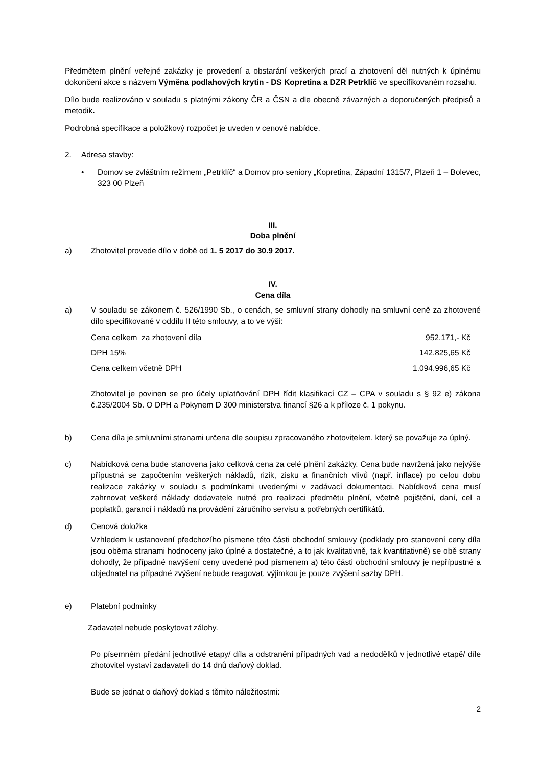Předmětem plnění veřejné zakázky je provedení a obstarání veškerých prací a zhotovení děl nutných k úplnému dokončení akce s názvem Výměna podlahových krytin - DS Kopretina a DZR Petrklíč ve specifikovaném rozsahu.
Dílo bude realizováno v souladu s platnými zákony ČR a ČSN a dle obecně závazných a doporučených předpisů a metodik.
Podrobná specifikace a položkový rozpočet je uveden v cenové nabídce.
2. Adresa stavby:
• Domov se zvláštním režimem „Petrklíč“ a Domov pro seniory „Kopretina, Západní 1315/7, Plzeň 1 – Bolevec, 323 00 Plzeň
III.
Doba plnění
a) Zhotovitel provede dílo v době od 1. 5 2017 do 30.9 2017.
IV.
Cena díla
a) V souladu se zákonem č. 526/1990 Sb., o cenách, se smluvní strany dohodly na smluvní ceně za zhotovené dílo specifikované v oddílu II této smlouvy, a to ve výši:
| Cena celkem za zhotovení díla | 952.171,- Kč |
| DPH 15% | 142.825,65 Kč |
| Cena celkem včetně DPH | 1.094.996,65 Kč |
Zhotovitel je povinen se pro účely uplatňování DPH řídit klasifikací CZ – CPA v souladu s § 92 e) zákona č.235/2004 Sb. O DPH a Pokynem D 300 ministerstva financí §26 a k příloze č. 1 pokynu.
b) Cena díla je smluvními stranami určena dle soupisu zpracovaného zhotovitelem, který se považuje za úplný.
c) Nabídková cena bude stanovena jako celková cena za celé plnění zakázky. Cena bude navržená jako nejvýše přípustná se započtením veškerých nákladů, rizik, zisku a finančních vlivů (např. inflace) po celou dobu realizace zakázky v souladu s podmínkami uvedenými v zadávací dokumentaci. Nabídková cena musí zahrnovat veškeré náklady dodavatele nutné pro realizaci předmětu plnění, včetně pojištění, daní, cel a poplatků, garancí i nákladů na provádění záručního servisu a potřebných certifikátů.
d) Cenová doložka
Vzhledem k ustanovení předchozího písmene této části obchodní smlouvy (podklady pro stanovení ceny díla jsou oběma stranami hodnoceny jako úplné a dostatečné, a to jak kvalitativně, tak kvantitativně) se obě strany dohodly, že případné navýšení ceny uvedené pod písmenem a) této části obchodní smlouvy je nepřípustné a objednatel na případné zvýšení nebude reagovat, výjimkou je pouze zvýšení sazby DPH.
e) Platební podmínky
Zadavatel nebude poskytovat zálohy.
Po písemném předání jednotlivé etapy/ díla a odstranění případných vad a nedodělků v jednotlivé etapě/ díle zhotovitel vystaví zadavateli do 14 dnů daňový doklad.
Bude se jednat o daňový doklad s těmito náležitostmi:
2